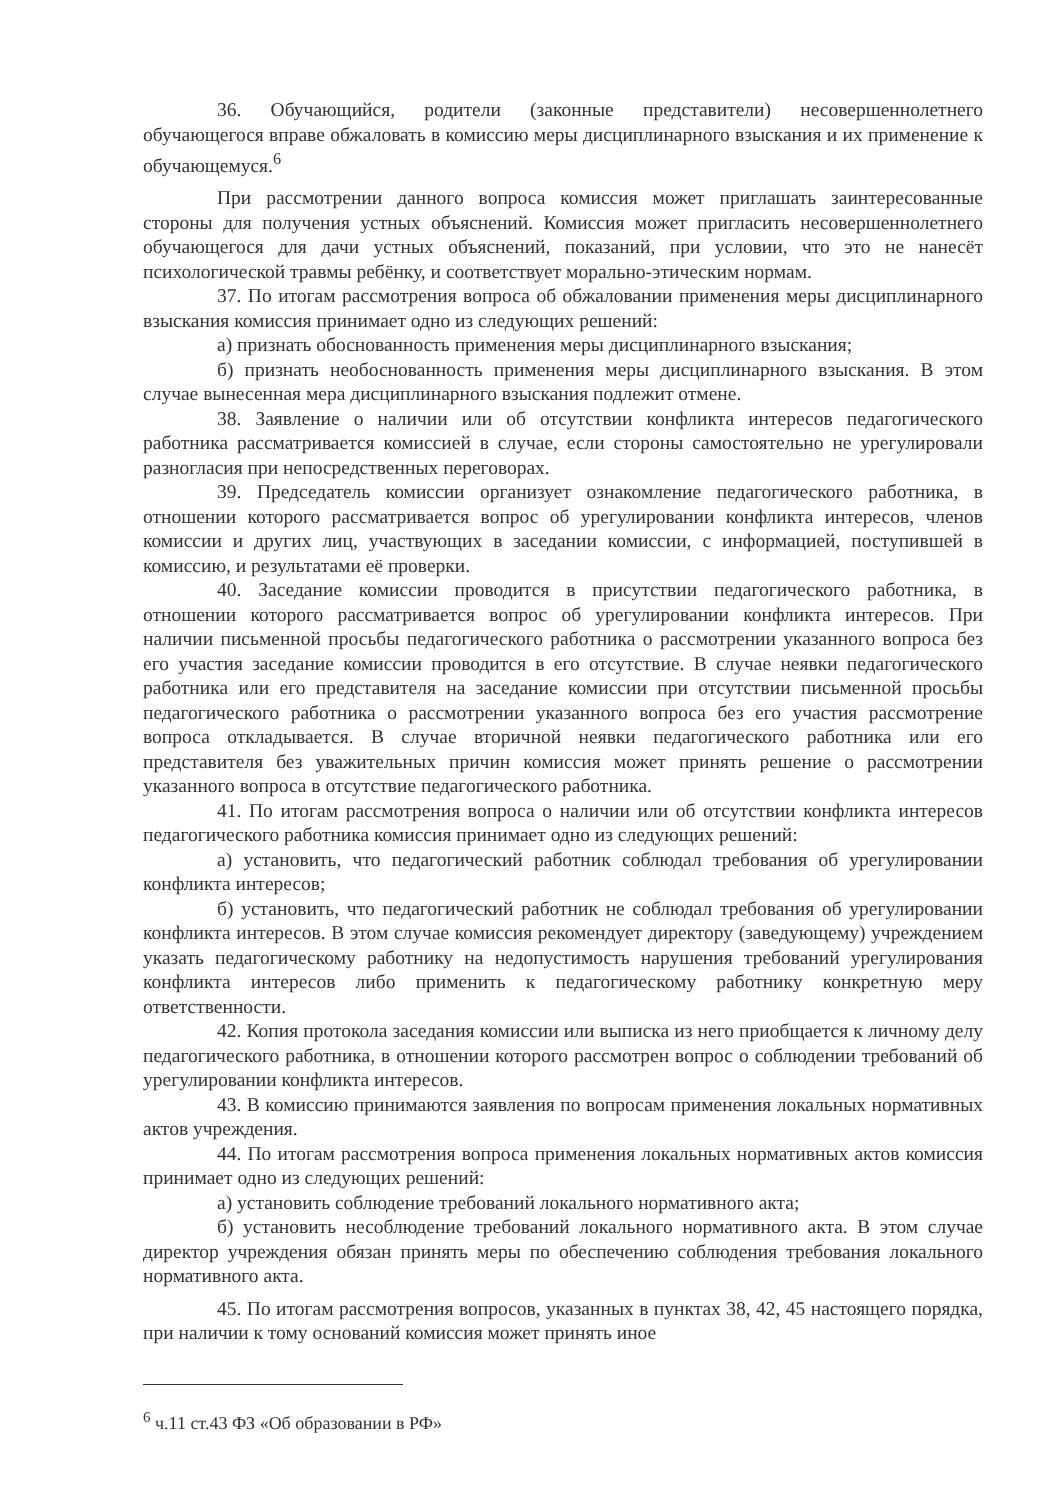36. Обучающийся, родители (законные представители) несовершеннолетнего обучающегося вправе обжаловать в комиссию меры дисциплинарного взыскания и их применение к обучающемуся.<sup>6</sup>
При рассмотрении данного вопроса комиссия может приглашать заинтересованные стороны для получения устных объяснений. Комиссия может пригласить несовершеннолетнего обучающегося для дачи устных объяснений, показаний, при условии, что это не нанесёт психологической травмы ребёнку, и соответствует морально-этическим нормам.
37. По итогам рассмотрения вопроса об обжаловании применения меры дисциплинарного взыскания комиссия принимает одно из следующих решений:
а) признать обоснованность применения меры дисциплинарного взыскания;
б) признать необоснованность применения меры дисциплинарного взыскания. В этом случае вынесенная мера дисциплинарного взыскания подлежит отмене.
38. Заявление о наличии или об отсутствии конфликта интересов педагогического работника рассматривается комиссией в случае, если стороны самостоятельно не урегулировали разногласия при непосредственных переговорах.
39. Председатель комиссии организует ознакомление педагогического работника, в отношении которого рассматривается вопрос об урегулировании конфликта интересов, членов комиссии и других лиц, участвующих в заседании комиссии, с информацией, поступившей в комиссию, и результатами её проверки.
40. Заседание комиссии проводится в присутствии педагогического работника, в отношении которого рассматривается вопрос об урегулировании конфликта интересов. При наличии письменной просьбы педагогического работника о рассмотрении указанного вопроса без его участия заседание комиссии проводится в его отсутствие. В случае неявки педагогического работника или его представителя на заседание комиссии при отсутствии письменной просьбы педагогического работника о рассмотрении указанного вопроса без его участия рассмотрение вопроса откладывается. В случае вторичной неявки педагогического работника или его представителя без уважительных причин комиссия может принять решение о рассмотрении указанного вопроса в отсутствие педагогического работника.
41. По итогам рассмотрения вопроса о наличии или об отсутствии конфликта интересов педагогического работника комиссия принимает одно из следующих решений:
а) установить, что педагогический работник соблюдал требования об урегулировании конфликта интересов;
б) установить, что педагогический работник не соблюдал требования об урегулировании конфликта интересов. В этом случае комиссия рекомендует директору (заведующему) учреждением указать педагогическому работнику на недопустимость нарушения требований урегулирования конфликта интересов либо применить к педагогическому работнику конкретную меру ответственности.
42. Копия протокола заседания комиссии или выписка из него приобщается к личному делу педагогического работника, в отношении которого рассмотрен вопрос о соблюдении требований об урегулировании конфликта интересов.
43. В комиссию принимаются заявления по вопросам применения локальных нормативных актов учреждения.
44. По итогам рассмотрения вопроса применения локальных нормативных актов комиссия принимает одно из следующих решений:
а) установить соблюдение требований локального нормативного акта;
б) установить несоблюдение требований локального нормативного акта. В этом случае директор учреждения обязан принять меры по обеспечению соблюдения требования локального нормативного акта.
45. По итогам рассмотрения вопросов, указанных в пунктах 38, 42, 45 настоящего порядка, при наличии к тому оснований комиссия может принять иное
<sup>6</sup> ч.11 ст.43 ФЗ «Об образовании в РФ»